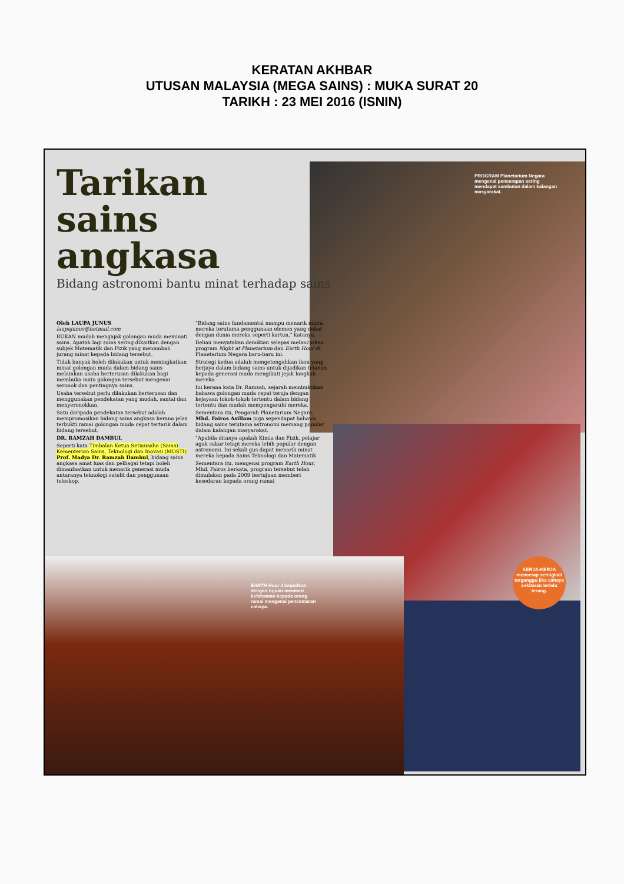KERATAN AKHBAR
UTUSAN MALAYSIA (MEGA SAINS) : MUKA SURAT 20
TARIKH : 23 MEI 2016 (ISNIN)
Tarikan
sains angkasa
Bidang astronomi bantu minat terhadap sains
Oleh LAUPA JUNUS
laupajunus@hotmail.com
BUKAN mudah mengajak golongan muda meminati sains. Apatah lagi sains sering dikaitkan dengan subjek Matematik dan Fizik yang menambah jurang minat kepada bidang tersebut.
Tidak banyak boleh dilakukan untuk meningkatkan minat golongan muda dalam bidang sains melainkan usaha berterusan dilakukan bagi membuka mata golongan tersebut mengenai seronok dan pentingnya sains.
Usaha tersebut perlu dilakukan berterusan dan menggunakan pendekatan yang mudah, santai dan menyeronokkan.
Satu daripada pendekatan tersebut adalah mempromosikan bidang sains angkasa kerana jelas terbukti ramai golongan muda cepat tertarik dalam bidang tersebut.
DR. RAMZAH DAMBUL
Seperti kata Timbalan Ketua Setiausaha (Sains) Kementerian Sains, Teknologi dan Inovasi (MOSTI) Prof. Madya Dr. Ramzah Dambul, bidang sains angkasa amat luas dan pelbagai tetapi boleh dimanfaatkan untuk menarik generasi muda antaranya teknologi satelit dan penggunaan teleskop.
"Bidang sains fundamental mampu menarik minta mereka terutama penggunaan elemen yang dekat dengan dunia mereka seperti kartun," katanya.
Beliau menyatakan demikian selepas melancarkan program Night at Planetarium dan Earth Hour di Planetarium Negara baru-baru ini.
Strategi kedua adalah mengetengahkan ikon yang berjaya dalam bidang sains untuk dijadikan teladan kepada generasi muda mengikuti jejak langkah mereka.
Ini kerana kata Dr. Ramzah, sejarah membuktikan bahawa golongan muda cepat teruja dengan kejayaan tokoh-tokoh tertentu dalam bidang tertentu dan mudah mempengaruhi mereka.
Sementara itu, Pengarah Planetarium Negara, Mhd. Fairos Asillam juga sependapat bahawa bidang sains terutama astronomi memang popular dalam kalangan masyarakat.
"Apabila ditanya apakah Kimia dan Fizik, pelajar agak sukar tetapi mereka lebih popular dengan astronomi. Ini sekali gus dapat menarik minat mereka kepada Sains Teknologi dan Matematik
Sementara itu, mengenai program Earth Hour, Mhd. Fairos berkata, program tersebut telah dimulakan pada 2009 bertujuan memberi kesedaran kepada orang ramai
PROGRAM Planetarium Negara mengenai pencerapan sering mendapat sambutan dalam kalangan masyarakat.
EARTH Hour diwujudkan dengan tujuan memberi kefahaman kepada orang ramai mengenai pencemaran cahaya.
KERJA-KERJA mencerap seringkali terganggu jika cahaya sekitaran terlalu terang.